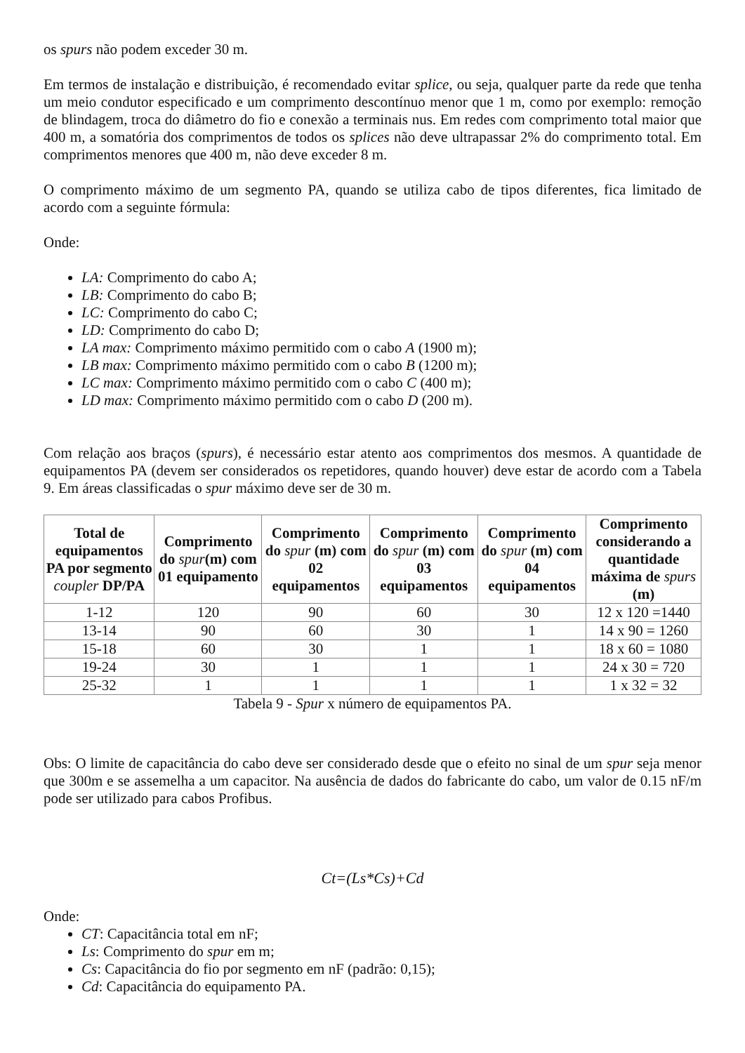os spurs não podem exceder 30 m.
Em termos de instalação e distribuição, é recomendado evitar splice, ou seja, qualquer parte da rede que tenha um meio condutor especificado e um comprimento descontínuo menor que 1 m, como por exemplo: remoção de blindagem, troca do diâmetro do fio e conexão a terminais nus. Em redes com comprimento total maior que 400 m, a somatória dos comprimentos de todos os splices não deve ultrapassar 2% do comprimento total. Em comprimentos menores que 400 m, não deve exceder 8 m.
O comprimento máximo de um segmento PA, quando se utiliza cabo de tipos diferentes, fica limitado de acordo com a seguinte fórmula:
Onde:
LA: Comprimento do cabo A;
LB: Comprimento do cabo B;
LC: Comprimento do cabo C;
LD: Comprimento do cabo D;
LA max: Comprimento máximo permitido com o cabo A (1900 m);
LB max: Comprimento máximo permitido com o cabo B (1200 m);
LC max: Comprimento máximo permitido com o cabo C (400 m);
LD max: Comprimento máximo permitido com o cabo D (200 m).
Com relação aos braços (spurs), é necessário estar atento aos comprimentos dos mesmos. A quantidade de equipamentos PA (devem ser considerados os repetidores, quando houver) deve estar de acordo com a Tabela 9. Em áreas classificadas o spur máximo deve ser de 30 m.
| Total de equipamentos PA por segmento coupler DP/PA | Comprimento do spur (m) com 01 equipamento | Comprimento do spur (m) com 02 equipamentos | Comprimento do spur (m) com 03 equipamentos | Comprimento do spur (m) com 04 equipamentos | Comprimento considerando a quantidade máxima de spurs (m) |
| --- | --- | --- | --- | --- | --- |
| 1-12 | 120 | 90 | 60 | 30 | 12 x 120 =1440 |
| 13-14 | 90 | 60 | 30 | 1 | 14 x 90 = 1260 |
| 15-18 | 60 | 30 | 1 | 1 | 18 x 60 = 1080 |
| 19-24 | 30 | 1 | 1 | 1 | 24 x 30 = 720 |
| 25-32 | 1 | 1 | 1 | 1 | 1 x 32 = 32 |
Tabela 9 - Spur x número de equipamentos PA.
Obs: O limite de capacitância do cabo deve ser considerado desde que o efeito no sinal de um spur seja menor que 300m e se assemelha a um capacitor. Na ausência de dados do fabricante do cabo, um valor de 0.15 nF/m pode ser utilizado para cabos Profibus.
Ct=(Ls*Cs)+Cd
Onde:
CT: Capacitância total em nF;
Ls: Comprimento do spur em m;
Cs: Capacitância do fio por segmento em nF (padrão: 0,15);
Cd: Capacitância do equipamento PA.